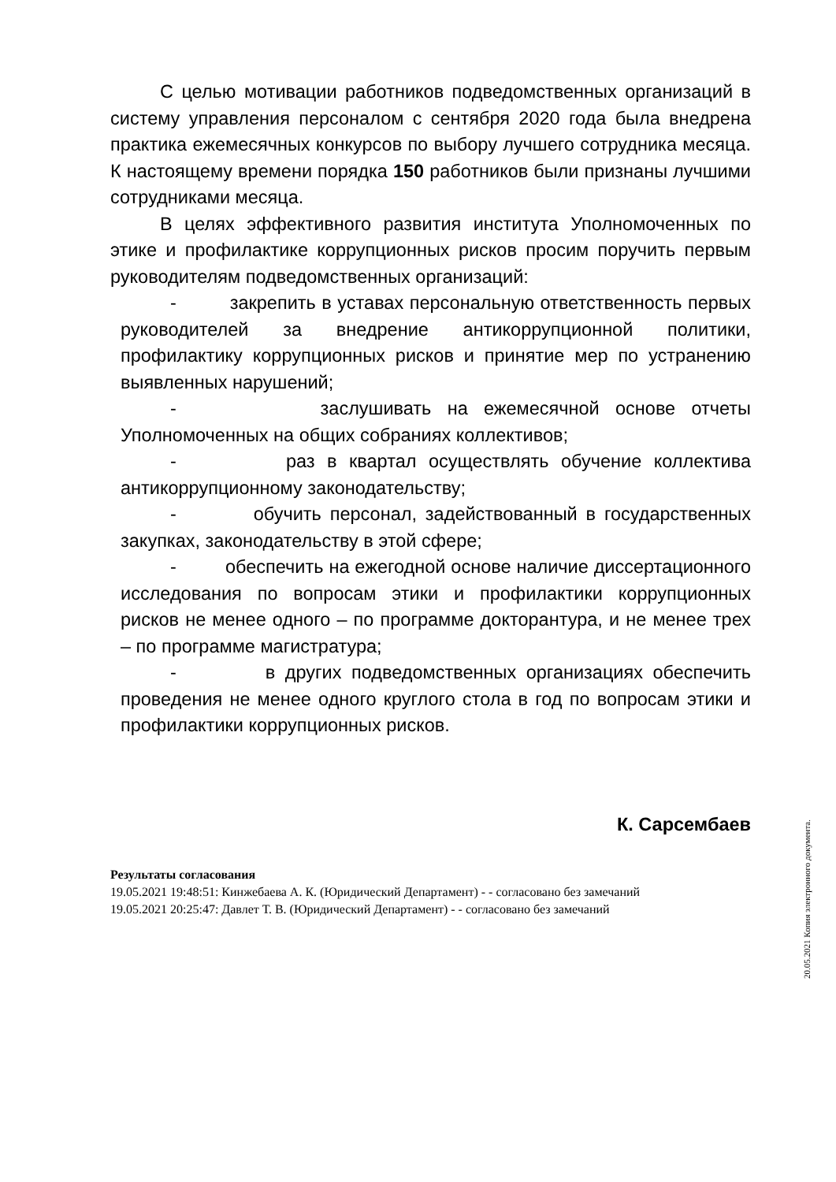С целью мотивации работников подведомственных организаций в систему управления персоналом с сентября 2020 года была внедрена практика ежемесячных конкурсов по выбору лучшего сотрудника месяца. К настоящему времени порядка 150 работников были признаны лучшими сотрудниками месяца.
В целях эффективного развития института Уполномоченных по этике и профилактике коррупционных рисков просим поручить первым руководителям подведомственных организаций:
- закрепить в уставах персональную ответственность первых руководителей за внедрение антикоррупционной политики, профилактику коррупционных рисков и принятие мер по устранению выявленных нарушений;
- заслушивать на ежемесячной основе отчеты Уполномоченных на общих собраниях коллективов;
- раз в квартал осуществлять обучение коллектива антикоррупционному законодательству;
- обучить персонал, задействованный в государственных закупках, законодательству в этой сфере;
- обеспечить на ежегодной основе наличие диссертационного исследования по вопросам этики и профилактики коррупционных рисков не менее одного – по программе докторантура, и не менее трех – по программе магистратура;
- в других подведомственных организациях обеспечить проведения не менее одного круглого стола в год по вопросам этики и профилактики коррупционных рисков.
К. Сарсембаев
Результаты согласования
19.05.2021 19:48:51: Кинжебаева А. К. (Юридический Департамент) - - согласовано без замечаний
19.05.2021 20:25:47: Давлет Т. В. (Юридический Департамент) - - согласовано без замечаний
20.05.2021 Копия электронного документа.